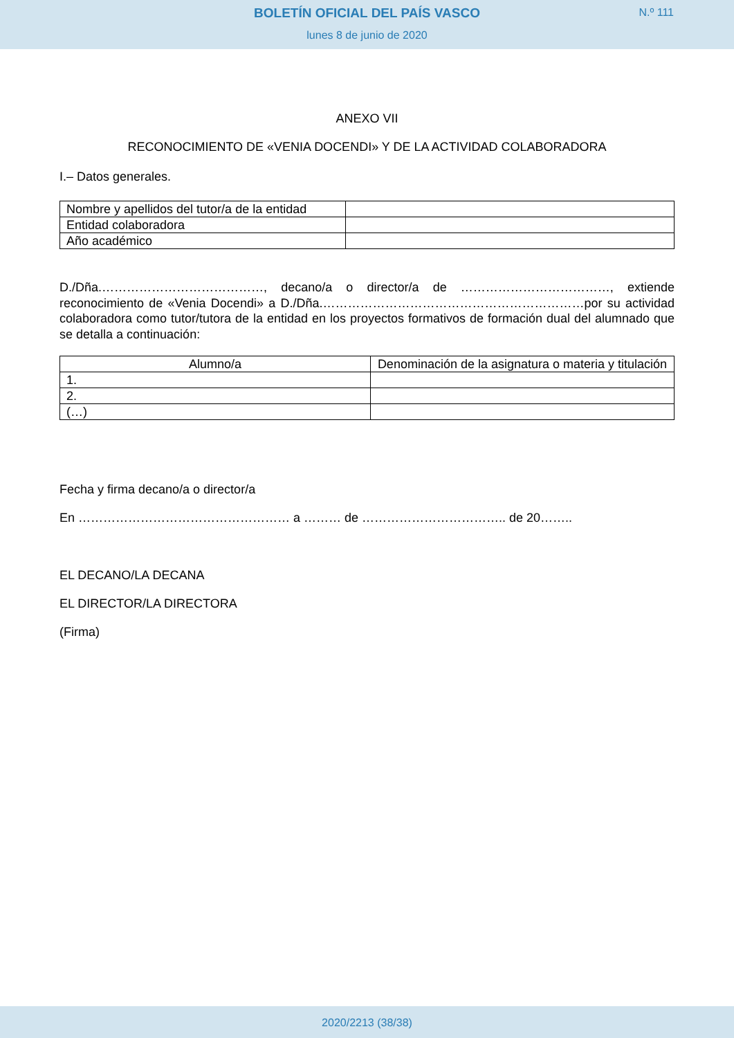BOLETÍN OFICIAL DEL PAÍS VASCO
N.º 111
lunes 8 de junio de 2020
ANEXO VII
RECONOCIMIENTO DE «VENIA DOCENDI» Y DE LA ACTIVIDAD COLABORADORA
I.– Datos generales.
| Nombre y apellidos del tutor/a de la entidad | |
| Entidad colaboradora | |
| Año académico | |
D./Dña.…………………………………, decano/a o director/a de ………………………………, extiende reconocimiento de «Venia Docendi» a D./Dña.………………………………………………………por su actividad colaboradora como tutor/tutora de la entidad en los proyectos formativos de formación dual del alumnado que se detalla a continuación:
| Alumno/a | Denominación de la asignatura o materia y titulación |
| --- | --- |
| 1. | |
| 2. | |
| (…) | |
Fecha y firma decano/a o director/a
En …………………………………………… a ……… de …………………………….. de 20……..
EL DECANO/LA DECANA
EL DIRECTOR/LA DIRECTORA
(Firma)
2020/2213 (38/38)